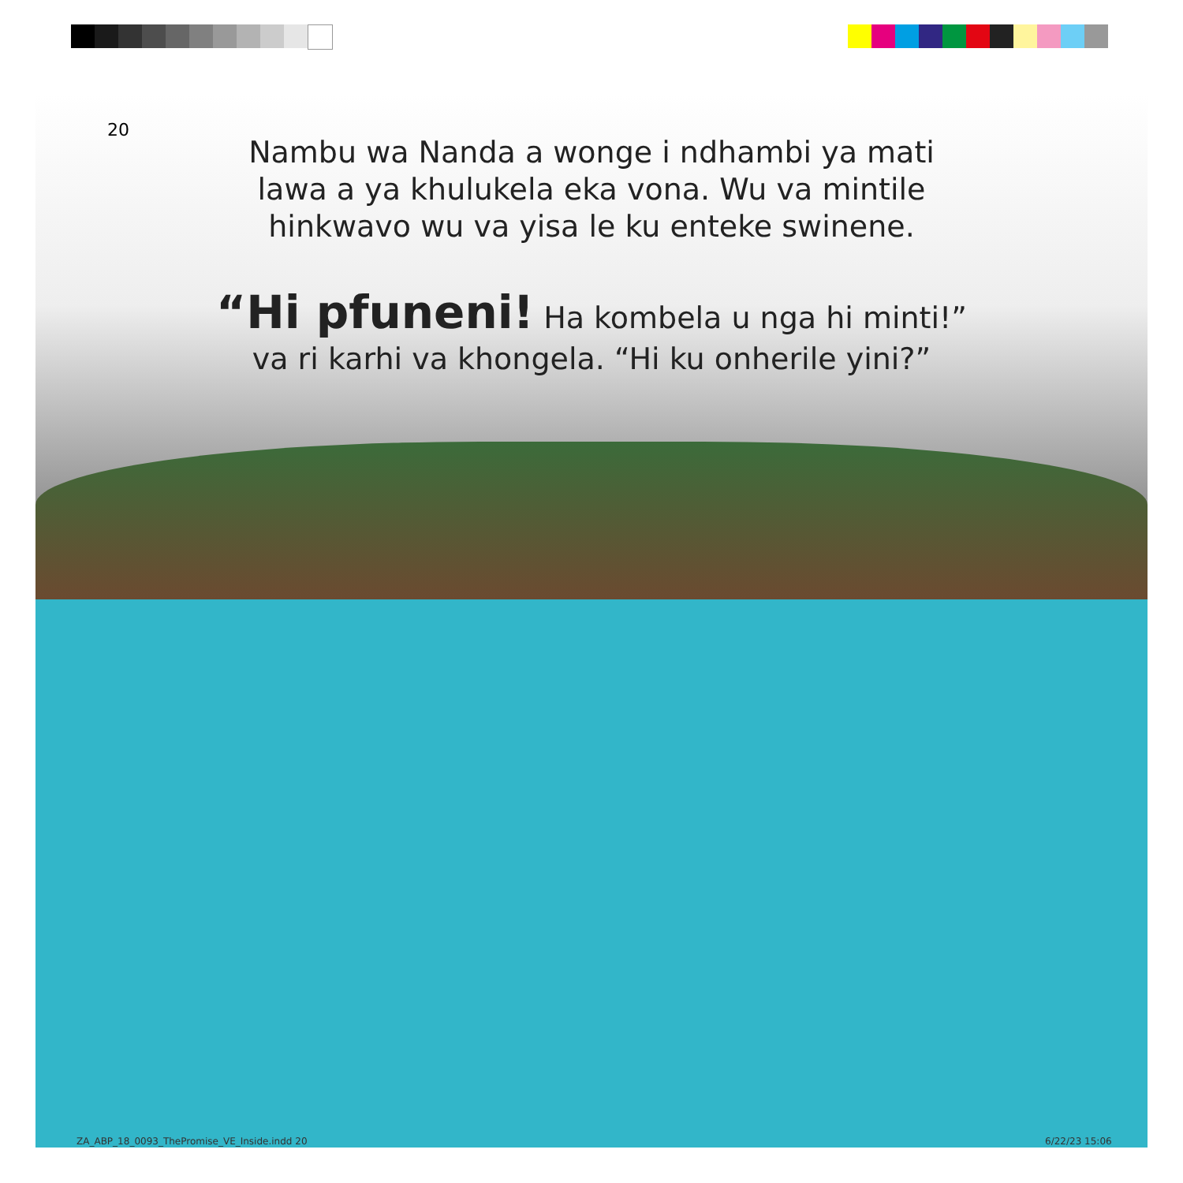20
Nambu wa Nanda a wonge i ndhambi ya mati lawa a ya khulukela eka vona. Wu va mintile hinkwavo wu va yisa le ku enteke swinene.
“Hi pfuneni! Ha kombela u nga hi minti!” va ri karhi va khongela. “Hi ku onherile yini?”
ZA_ABP_18_0093_ThePromise_VE_Inside.indd 20
6/22/23 15:06